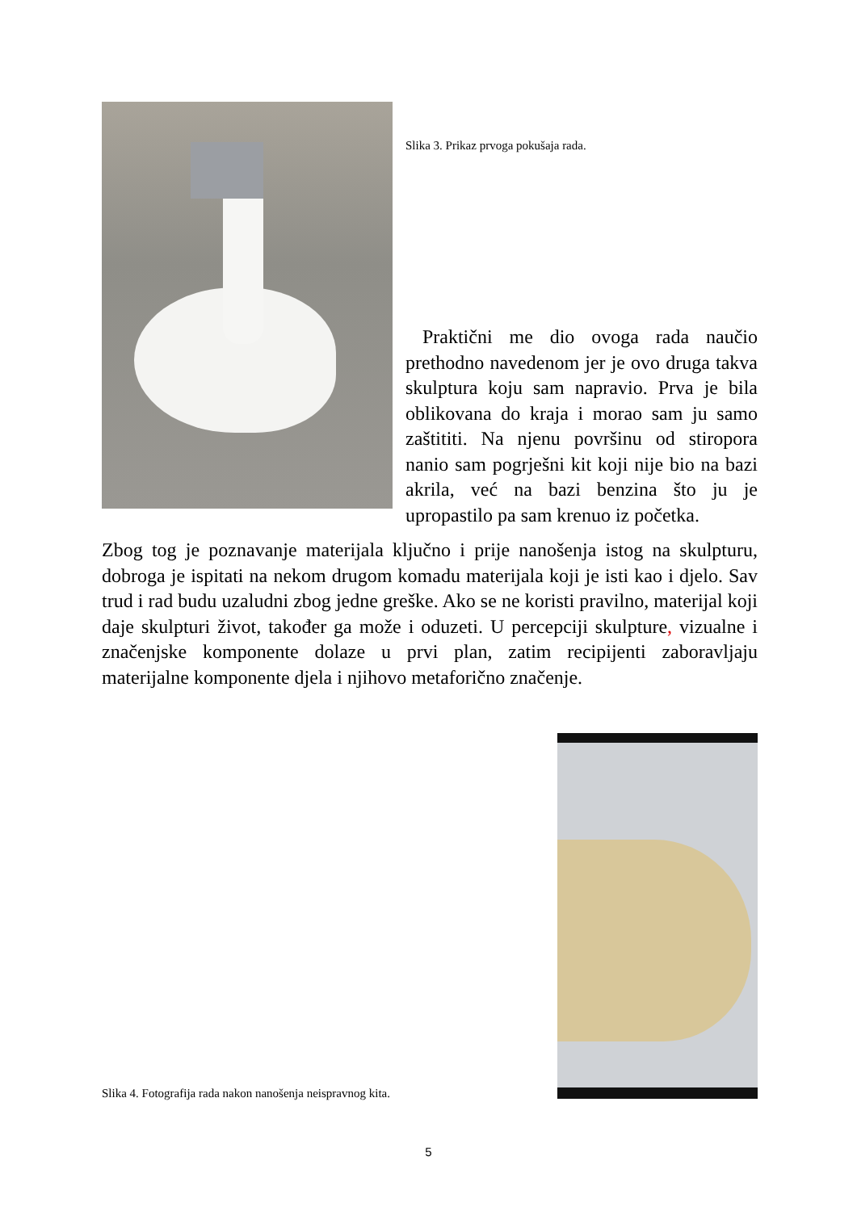Slika 3. Prikaz prvoga pokušaja rada.
Praktični me dio ovoga rada naučio prethodno navedenom jer je ovo druga takva skulptura koju sam napravio. Prva je bila oblikovana do kraja i morao sam ju samo zaštititi. Na njenu površinu od stiropora nanio sam pogrješni kit koji nije bio na bazi akrila, već na bazi benzina što ju je upropastilo pa sam krenuo iz početka.
Zbog tog je poznavanje materijala ključno i prije nanošenja istog na skulpturu, dobroga je ispitati na nekom drugom komadu materijala koji je isti kao i djelo. Sav trud i rad budu uzaludni zbog jedne greške. Ako se ne koristi pravilno, materijal koji daje skulpturi život, također ga može i oduzeti. U percepciji skulpture, vizualne i značenjske komponente dolaze u prvi plan, zatim recipijenti zaboravljaju materijalne komponente djela i njihovo metaforično značenje.
Slika 4. Fotografija rada nakon nanošenja neispravnog kita.
5